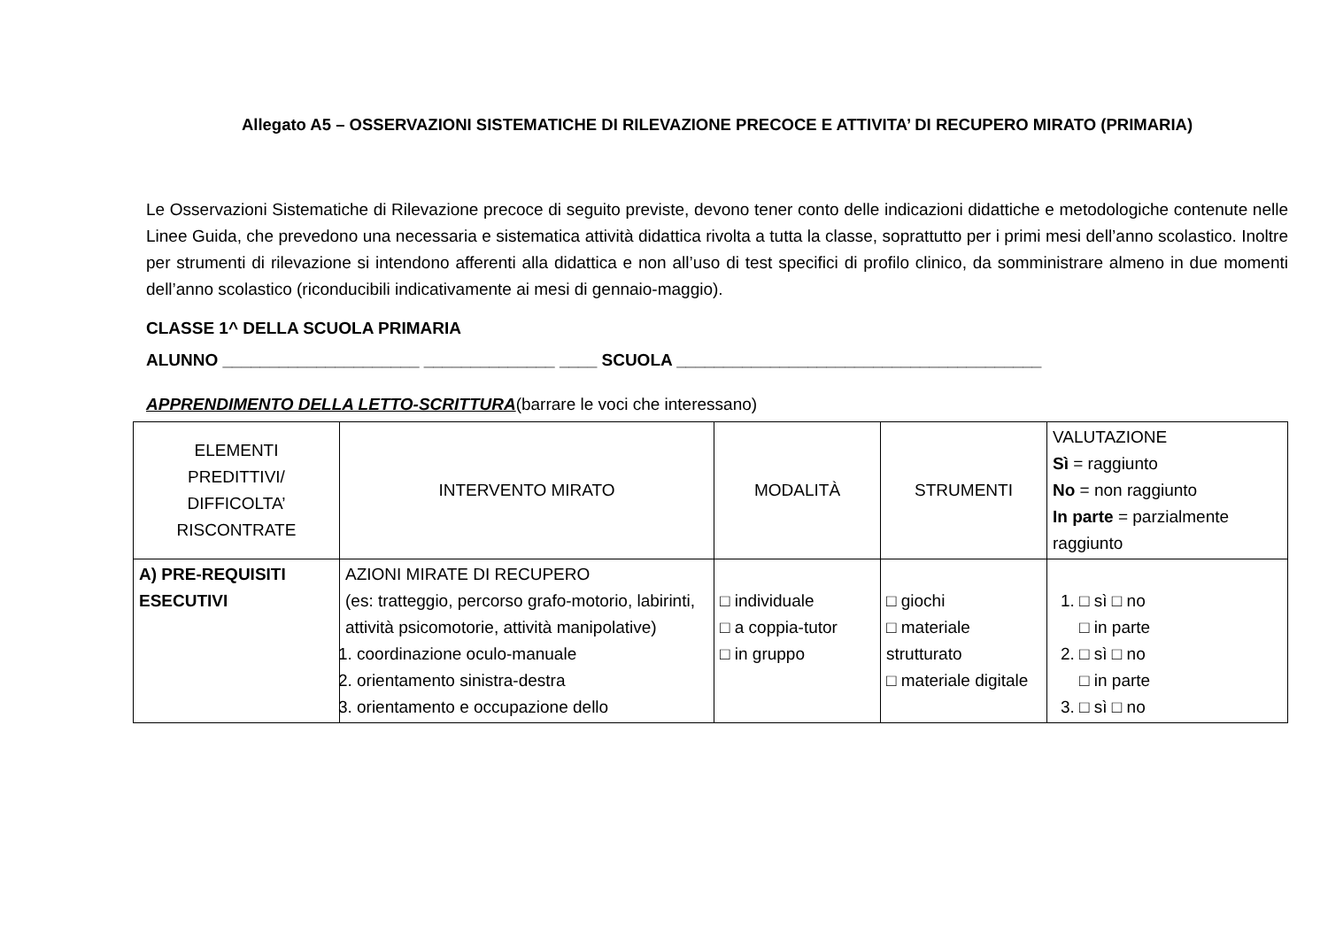Allegato A5 – OSSERVAZIONI SISTEMATICHE DI RILEVAZIONE PRECOCE E ATTIVITA’ DI RECUPERO MIRATO (PRIMARIA)
Le Osservazioni Sistematiche di Rilevazione precoce di seguito previste, devono tener conto delle indicazioni didattiche e metodologiche contenute nelle Linee Guida, che prevedono una necessaria e sistematica attività didattica rivolta a tutta la classe, soprattutto per i primi mesi dell’anno scolastico. Inoltre per strumenti di rilevazione si intendono afferenti alla didattica e non all’uso di test specifici di profilo clinico, da somministrare almeno in due momenti dell’anno scolastico (riconducibili indicativamente ai mesi di gennaio-maggio).
CLASSE 1^ DELLA SCUOLA PRIMARIA
ALUNNO _____________________ ______________ ____ SCUOLA _______________________________________
APPRENDIMENTO DELLA LETTO-SCRITTURA(barrare le voci che interessano)
| ELEMENTI PREDITTIVI/ DIFFICOLTA’ RISCONTRATE | INTERVENTO MIRATO | MODALITÀ | STRUMENTI | VALUTAZIONE Sì = raggiunto No = non raggiunto In parte = parzialmente raggiunto |
| --- | --- | --- | --- | --- |
| A) PRE-REQUISITI ESECUTIVI | AZIONI MIRATE DI RECUPERO (es: tratteggio, percorso grafo-motorio, labirinti, attività psicomotorie, attività manipolative) 1. coordinazione oculo-manuale 2. orientamento sinistra-destra 3. orientamento e occupazione dello | □ individuale □ a coppia-tutor □ in gruppo | □ giochi □ materiale strutturato □ materiale digitale | 1. □ sì □ no □ in parte 2. □ sì □ no □ in parte 3. □ sì □ no |